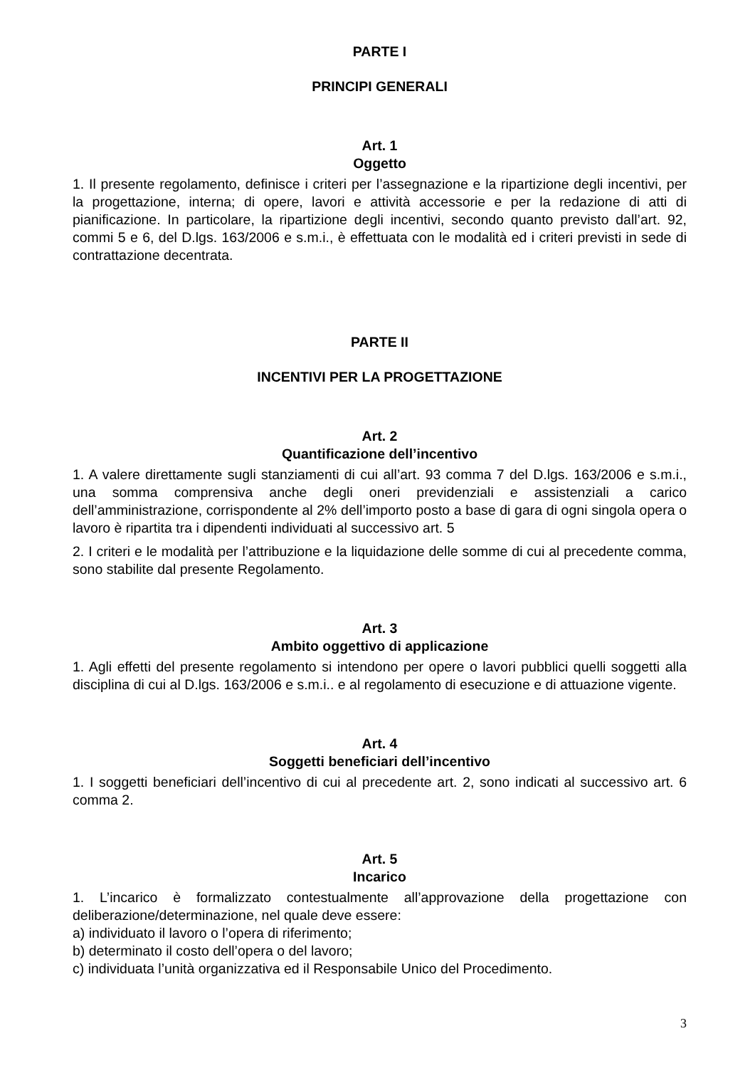PARTE I
PRINCIPI GENERALI
Art. 1
Oggetto
1. Il presente regolamento, definisce i criteri per l’assegnazione e la ripartizione degli incentivi, per la progettazione, interna; di opere, lavori e attività accessorie e per la redazione di atti di pianificazione. In particolare, la ripartizione degli incentivi, secondo quanto previsto dall’art. 92, commi 5 e 6, del D.lgs. 163/2006 e s.m.i., è effettuata con le modalità ed i criteri previsti in sede di contrattazione decentrata.
PARTE II
INCENTIVI PER LA PROGETTAZIONE
Art. 2
Quantificazione dell’incentivo
1. A valere direttamente sugli stanziamenti di cui all’art. 93 comma 7 del D.lgs. 163/2006 e s.m.i., una somma comprensiva anche degli oneri previdenziali e assistenziali a carico dell’amministrazione, corrispondente al 2% dell’importo posto a base di gara di ogni singola opera o lavoro è ripartita tra i dipendenti individuati al successivo art. 5
2. I criteri e le modalità per l’attribuzione e la liquidazione delle somme di cui al precedente comma, sono stabilite dal presente Regolamento.
Art. 3
Ambito oggettivo di applicazione
1. Agli effetti del presente regolamento si intendono per opere o lavori pubblici quelli soggetti alla disciplina di cui al D.lgs. 163/2006 e s.m.i.. e al regolamento di esecuzione e di attuazione vigente.
Art. 4
Soggetti beneficiari dell’incentivo
1. I soggetti beneficiari dell’incentivo di cui al precedente art. 2, sono indicati al successivo art. 6 comma 2.
Art. 5
Incarico
1. L’incarico è formalizzato contestualmente all’approvazione della progettazione con deliberazione/determinazione, nel quale deve essere:
a) individuato il lavoro o l’opera di riferimento;
b) determinato il costo dell’opera o del lavoro;
c) individuata l’unità organizzativa ed il Responsabile Unico del Procedimento.
3